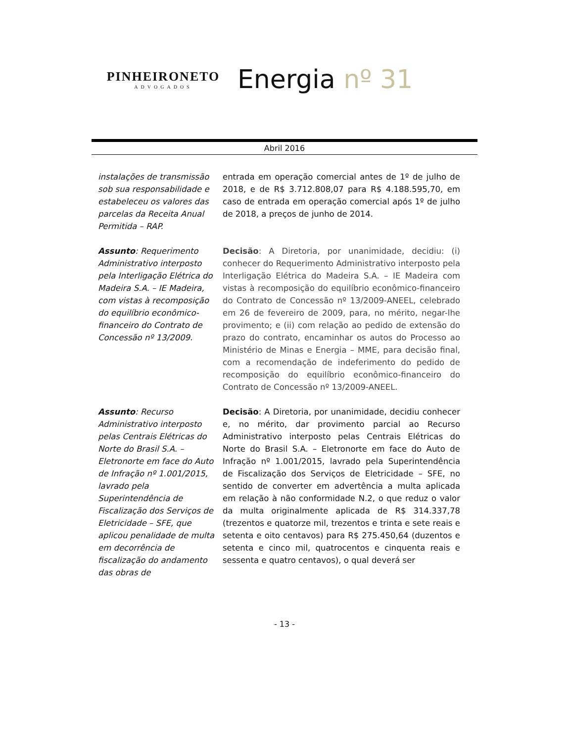PINHEIRONETO
ADVOGADOS
Energia nº 31
Abril 2016
instalações de transmissão sob sua responsabilidade e estabeleceu os valores das parcelas da Receita Anual Permitida – RAP.
entrada em operação comercial antes de 1º de julho de 2018, e de R$ 3.712.808,07 para R$ 4.188.595,70, em caso de entrada em operação comercial após 1º de julho de 2018, a preços de junho de 2014.
Assunto: Requerimento Administrativo interposto pela Interligação Elétrica do Madeira S.A. – IE Madeira, com vistas à recomposição do equilíbrio econômico-financeiro do Contrato de Concessão nº 13/2009.
Decisão: A Diretoria, por unanimidade, decidiu: (i) conhecer do Requerimento Administrativo interposto pela Interligação Elétrica do Madeira S.A. – IE Madeira com vistas à recomposição do equilíbrio econômico-financeiro do Contrato de Concessão nº 13/2009-ANEEL, celebrado em 26 de fevereiro de 2009, para, no mérito, negar-lhe provimento; e (ii) com relação ao pedido de extensão do prazo do contrato, encaminhar os autos do Processo ao Ministério de Minas e Energia – MME, para decisão final, com a recomendação de indeferimento do pedido de recomposição do equilíbrio econômico-financeiro do Contrato de Concessão nº 13/2009-ANEEL.
Assunto: Recurso Administrativo interposto pelas Centrais Elétricas do Norte do Brasil S.A. – Eletronorte em face do Auto de Infração nº 1.001/2015, lavrado pela Superintendência de Fiscalização dos Serviços de Eletricidade – SFE, que aplicou penalidade de multa em decorrência de fiscalização do andamento das obras de
Decisão: A Diretoria, por unanimidade, decidiu conhecer e, no mérito, dar provimento parcial ao Recurso Administrativo interposto pelas Centrais Elétricas do Norte do Brasil S.A. – Eletronorte em face do Auto de Infração nº 1.001/2015, lavrado pela Superintendência de Fiscalização dos Serviços de Eletricidade – SFE, no sentido de converter em advertência a multa aplicada em relação à não conformidade N.2, o que reduz o valor da multa originalmente aplicada de R$ 314.337,78 (trezentos e quatorze mil, trezentos e trinta e sete reais e setenta e oito centavos) para R$ 275.450,64 (duzentos e setenta e cinco mil, quatrocentos e cinquenta reais e sessenta e quatro centavos), o qual deverá ser
- 13 -